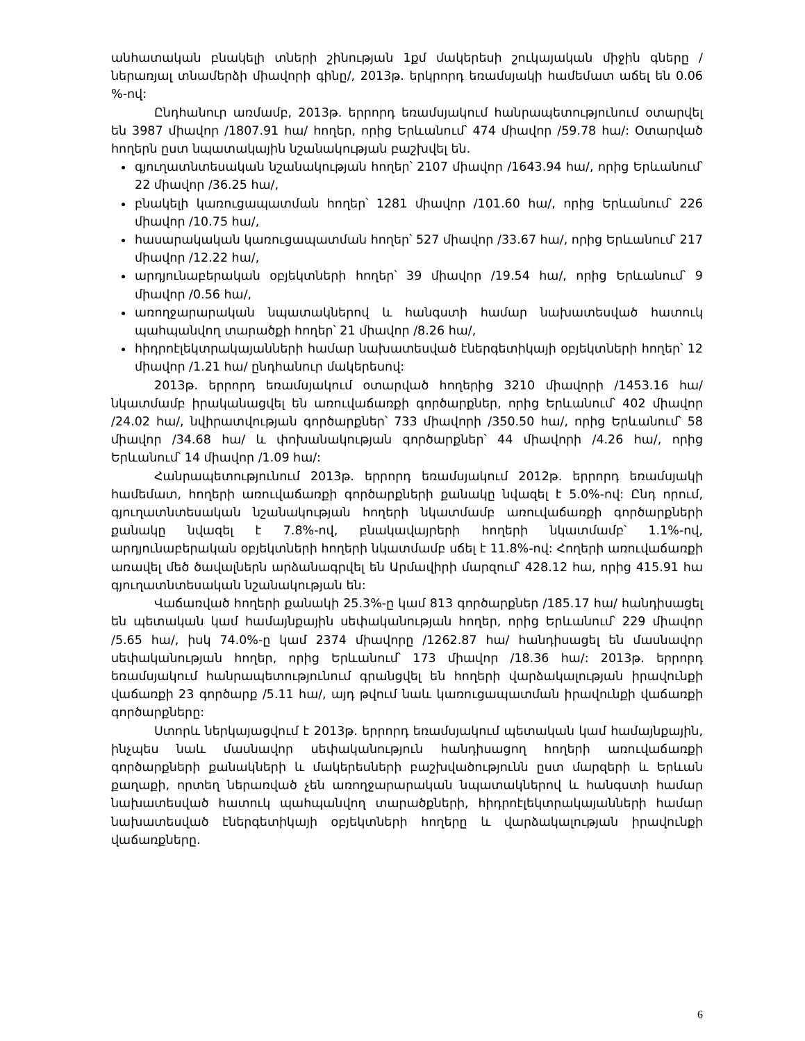անհատական բնակելի տների շինության 1քմ մակերեսի շուկայական միջին գները /ներառյալ տնամերձի միավորի գինը/, 2013թ. երկրորդ եռամսյակի համեմատ աճել են 0.06 %-ով:
Ընդհանուր առմամբ, 2013թ. երրորդ եռամսյակում հանրապետությունում օտարվել են 3987 միավոր /1807.91 հա/ հողեր, որից Երևանում՝ 474 միավոր /59.78 հա/: Օտարված հողերն ըստ նպատակային նշանակության բաշխվել են.
գյուղատնտեսական նշանակության հողեր՝ 2107 միավոր /1643.94 հա/, որից Երևանում՝ 22 միավոր /36.25 հա/,
բնակելի կառուցապատման հողեր՝ 1281 միավոր /101.60 հա/, որից Երևանում՝ 226 միավոր /10.75 հա/,
հասարակական կառուցապատման հողեր՝ 527 միավոր /33.67 հա/, որից Երևանում՝ 217 միավոր /12.22 հա/,
արդյունաբերական օբյեկտների հողեր՝ 39 միավոր /19.54 հա/, որից Երևանում՝ 9 միավոր /0.56 հա/,
առողջարարական նպատակներով և հանգստի համար նախատեսված հատուկ պահպանվող տարածքի հողեր՝ 21 միավոր /8.26 հա/,
հիդրոէլեկտրակայանների համար նախատեսված էներգետիկայի օբյեկտների հողեր՝ 12 միավոր /1.21 հա/ ընդհանուր մակերեսով:
2013թ. երրորդ եռամսյակում օտարված հողերից 3210 միավորի /1453.16 հա/ նկատմամբ իրականացվել են առուվաճառքի գործարքներ, որից Երևանում՝ 402 միավոր /24.02 հա/, նվիրատվության գործարքներ՝ 733 միավորի /350.50 հա/, որից Երևանում՝ 58 միավոր /34.68 հա/ և փոխանակության գործարքներ՝ 44 միավորի /4.26 հա/, որից Երևանում՝ 14 միավոր /1.09 հա/:
Հանրապետությունում 2013թ. երրորդ եռամսյակում 2012թ. երրորդ եռամսյակի համեմատ, հողերի առուվաճառքի գործարքների քանակը նվազել է 5.0%-ով: Ընդ որում, գյուղատնտեսական նշանակության հողերի նկատմամբ առուվաճառքի գործարքների քանակը նվազել է 7.8%-ով, բնակավայրերի հողերի նկատմամբ՝ 1.1%-ով, արդյունաբերական օբյեկտների հողերի նկատմամբ սճել է 11.8%-ով: Հողերի առուվաճառքի առավել մեծ ծավալներն արձանագրվել են Արմավիրի մարզում՝ 428.12 հա, որից 415.91 հա գյուղատնտեսական նշանակության են:
Վաճառված հողերի քանակի 25.3%-ը կամ 813 գործարքներ /185.17 հա/ հանդիսացել են պետական կամ համայնքային սեփականության հողեր, որից Երևանում՝ 229 միավոր /5.65 հա/, իսկ 74.0%-ը կամ 2374 միավորը /1262.87 հա/ հանդիսացել են մասնավոր սեփականության հողեր, որից Երևանում՝ 173 միավոր /18.36 հա/: 2013թ. երրորդ եռամսյակում հանրապետությունում գրանցվել են հողերի վարձակալության իրավունքի վաճառքի 23 գործարք /5.11 հա/, այդ թվում նաև կառուցապատման իրավունքի վաճառքի գործարքները:
Ստորև ներկայացվում է 2013թ. երրորդ եռամսյակում պետական կամ համայնքային, ինչպես նաև մասնավոր սեփականություն հանդիսացող հողերի առուվաճառքի գործարքների քանակների և մակերեսների բաշխվածությունն ըստ մարզերի և Երևան քաղաքի, որտեղ ներառված չեն առողջարարական նպատակներով և հանգստի համար նախատեսված հատուկ պահպանվող տարածքների, հիդրոէլեկտրակայանների համար նախատեսված էներգետիկայի օբյեկտների հողերը և վարձակալության իրավունքի վաճառքները.
6